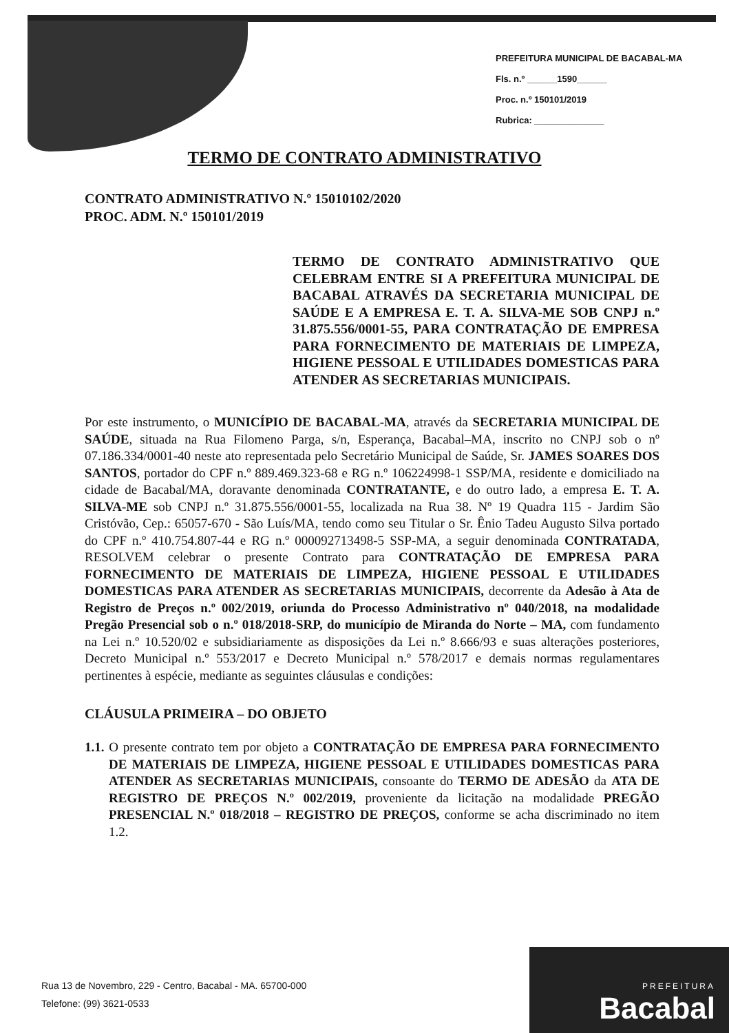PREFEITURA MUNICIPAL DE BACABAL-MA
Fls. n.º ______1590______
Proc. n.º 150101/2019
Rubrica: ______________
TERMO DE CONTRATO ADMINISTRATIVO
CONTRATO ADMINISTRATIVO N.º 15010102/2020
PROC. ADM. N.º 150101/2019
TERMO DE CONTRATO ADMINISTRATIVO QUE CELEBRAM ENTRE SI A PREFEITURA MUNICIPAL DE BACABAL ATRAVÉS DA SECRETARIA MUNICIPAL DE SAÚDE E A EMPRESA E. T. A. SILVA-ME SOB CNPJ n.º 31.875.556/0001-55, PARA CONTRATAÇÃO DE EMPRESA PARA FORNECIMENTO DE MATERIAIS DE LIMPEZA, HIGIENE PESSOAL E UTILIDADES DOMESTICAS PARA ATENDER AS SECRETARIAS MUNICIPAIS.
Por este instrumento, o MUNICÍPIO DE BACABAL-MA, através da SECRETARIA MUNICIPAL DE SAÚDE, situada na Rua Filomeno Parga, s/n, Esperança, Bacabal–MA, inscrito no CNPJ sob o nº 07.186.334/0001-40 neste ato representada pelo Secretário Municipal de Saúde, Sr. JAMES SOARES DOS SANTOS, portador do CPF n.º 889.469.323-68 e RG n.º 106224998-1 SSP/MA, residente e domiciliado na cidade de Bacabal/MA, doravante denominada CONTRATANTE, e do outro lado, a empresa E. T. A. SILVA-ME sob CNPJ n.º 31.875.556/0001-55, localizada na Rua 38. Nº 19 Quadra 115 - Jardim São Cristóvão, Cep.: 65057-670 - São Luís/MA, tendo como seu Titular o Sr. Ênio Tadeu Augusto Silva portado do CPF n.º 410.754.807-44 e RG n.º 000092713498-5 SSP-MA, a seguir denominada CONTRATADA, RESOLVEM celebrar o presente Contrato para CONTRATAÇÃO DE EMPRESA PARA FORNECIMENTO DE MATERIAIS DE LIMPEZA, HIGIENE PESSOAL E UTILIDADES DOMESTICAS PARA ATENDER AS SECRETARIAS MUNICIPAIS, decorrente da Adesão à Ata de Registro de Preços n.º 002/2019, oriunda do Processo Administrativo nº 040/2018, na modalidade Pregão Presencial sob o n.º 018/2018-SRP, do município de Miranda do Norte – MA, com fundamento na Lei n.º 10.520/02 e subsidiariamente as disposições da Lei n.º 8.666/93 e suas alterações posteriores, Decreto Municipal n.º 553/2017 e Decreto Municipal n.º 578/2017 e demais normas regulamentares pertinentes à espécie, mediante as seguintes cláusulas e condições:
CLÁUSULA PRIMEIRA – DO OBJETO
1.1. O presente contrato tem por objeto a CONTRATAÇÃO DE EMPRESA PARA FORNECIMENTO DE MATERIAIS DE LIMPEZA, HIGIENE PESSOAL E UTILIDADES DOMESTICAS PARA ATENDER AS SECRETARIAS MUNICIPAIS, consoante do TERMO DE ADESÃO da ATA DE REGISTRO DE PREÇOS N.º 002/2019, proveniente da licitação na modalidade PREGÃO PRESENCIAL N.º 018/2018 – REGISTRO DE PREÇOS, conforme se acha discriminado no item 1.2.
Rua 13 de Novembro, 229 - Centro, Bacabal - MA. 65700-000
Telefone: (99) 3621-0533
PREFEITURA
Bacabal